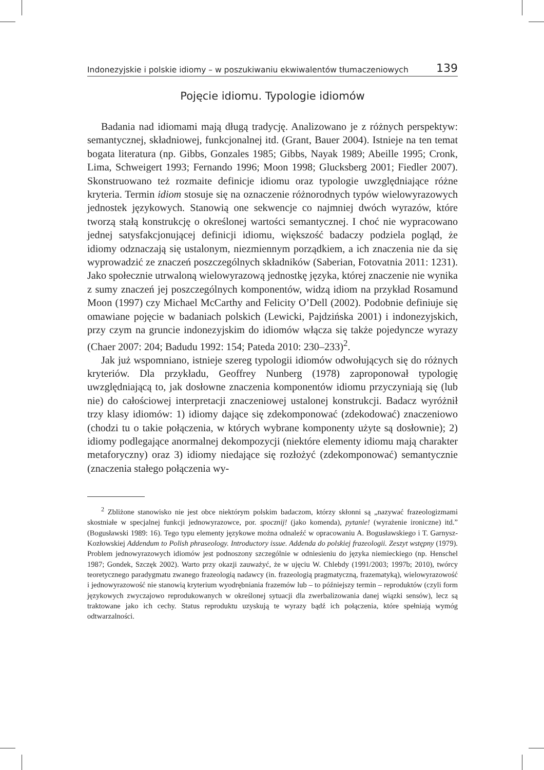Indonezyjskie i polskie idiomy – w poszukiwaniu ekwiwalentów tłumaczeniowych 139
Pojęcie idiomu. Typologie idiomów
Badania nad idiomami mają długą tradycję. Analizowano je z różnych perspektyw: semantycznej, składniowej, funkcjonalnej itd. (Grant, Bauer 2004). Istnieje na ten temat bogata literatura (np. Gibbs, Gonzales 1985; Gibbs, Nayak 1989; Abeille 1995; Cronk, Lima, Schweigert 1993; Fernando 1996; Moon 1998; Glucksberg 2001; Fiedler 2007). Skonstruowano też rozmaite definicje idiomu oraz typologie uwzględniające różne kryteria. Termin idiom stosuje się na oznaczenie różnorodnych typów wielowyrazowych jednostek językowych. Stanowią one sekwencje co najmniej dwóch wyrazów, które tworzą stałą konstrukcję o określonej wartości semantycznej. I choć nie wypracowano jednej satysfakcjonującej definicji idiomu, większość badaczy podziela pogląd, że idiomy odznaczają się ustalonym, niezmiennym porządkiem, a ich znaczenia nie da się wyprowadzić ze znaczeń poszczególnych składników (Saberian, Fotovatnia 2011: 1231). Jako społecznie utrwaloną wielowyrazową jednostkę języka, której znaczenie nie wynika z sumy znaczeń jej poszczególnych komponentów, widzą idiom na przykład Rosamund Moon (1997) czy Michael McCarthy and Felicity O’Dell (2002). Podobnie definiuje się omawiane pojęcie w badaniach polskich (Lewicki, Pajdzińska 2001) i indonezyjskich, przy czym na gruncie indonezyjskim do idiomów włącza się także pojedyncze wyrazy (Chaer 2007: 204; Badudu 1992: 154; Pateda 2010: 230–233)<sup>2</sup>.
Jak już wspomniano, istnieje szereg typologii idiomów odwołujących się do różnych kryteriów. Dla przykładu, Geoffrey Nunberg (1978) zaproponował typologię uwzględniającą to, jak dosłowne znaczenia komponentów idiomu przyczyniają się (lub nie) do całościowej interpretacji znaczeniowej ustalonej konstrukcji. Badacz wyróżnił trzy klasy idiomów: 1) idiomy dające się zdekomponować (zdekodować) znaczeniowo (chodzi tu o takie połączenia, w których wybrane komponenty użyte są dosłownie); 2) idiomy podlegające anormalnej dekompozycji (niektóre elementy idiomu mają charakter metaforyczny) oraz 3) idiomy niedające się rozłożyć (zdekomponować) semantycznie (znaczenia stałego połączenia wy-
<sup>2</sup> Zbliżone stanowisko nie jest obce niektórym polskim badaczom, którzy skłonni są „nazywać frazeologizmami skostniałe w specjalnej funkcji jednowyrazowce, por. spocznij! (jako komenda), pytanie! (wyrażenie ironiczne) itd.” (Bogusławski 1989: 16). Tego typu elementy językowe można odnaleźć w opracowaniu A. Bogusławskiego i T. Garnysz-Kozłowskiej Addendum to Polish phraseology. Introductory issue. Addenda do polskiej frazeologii. Zeszyt wstępny (1979). Problem jednowyrazowych idiomów jest podnoszony szczególnie w odniesieniu do języka niemieckiego (np. Henschel 1987; Gondek, Szczęk 2002). Warto przy okazji zauważyć, że w ujęciu W. Chlebdy (1991/2003; 1997b; 2010), twórcy teoretycznego paradygmatu zwanego frazeologią nadawcy (in. frazeologią pragmatyczną, frazematyką), wielowyrazowość i jednowyrazowość nie stanowią kryterium wyodrębniania frazemów lub – to późniejszy termin – reproduktów (czyli form językowych zwyczajowo reprodukowanych w określonej sytuacji dla zwerbalizowania danej wiązki sensów), lecz są traktowane jako ich cechy. Status reproduktu uzyskują te wyrazy bądź ich połączenia, które spełniają wymóg odtwarzalności.